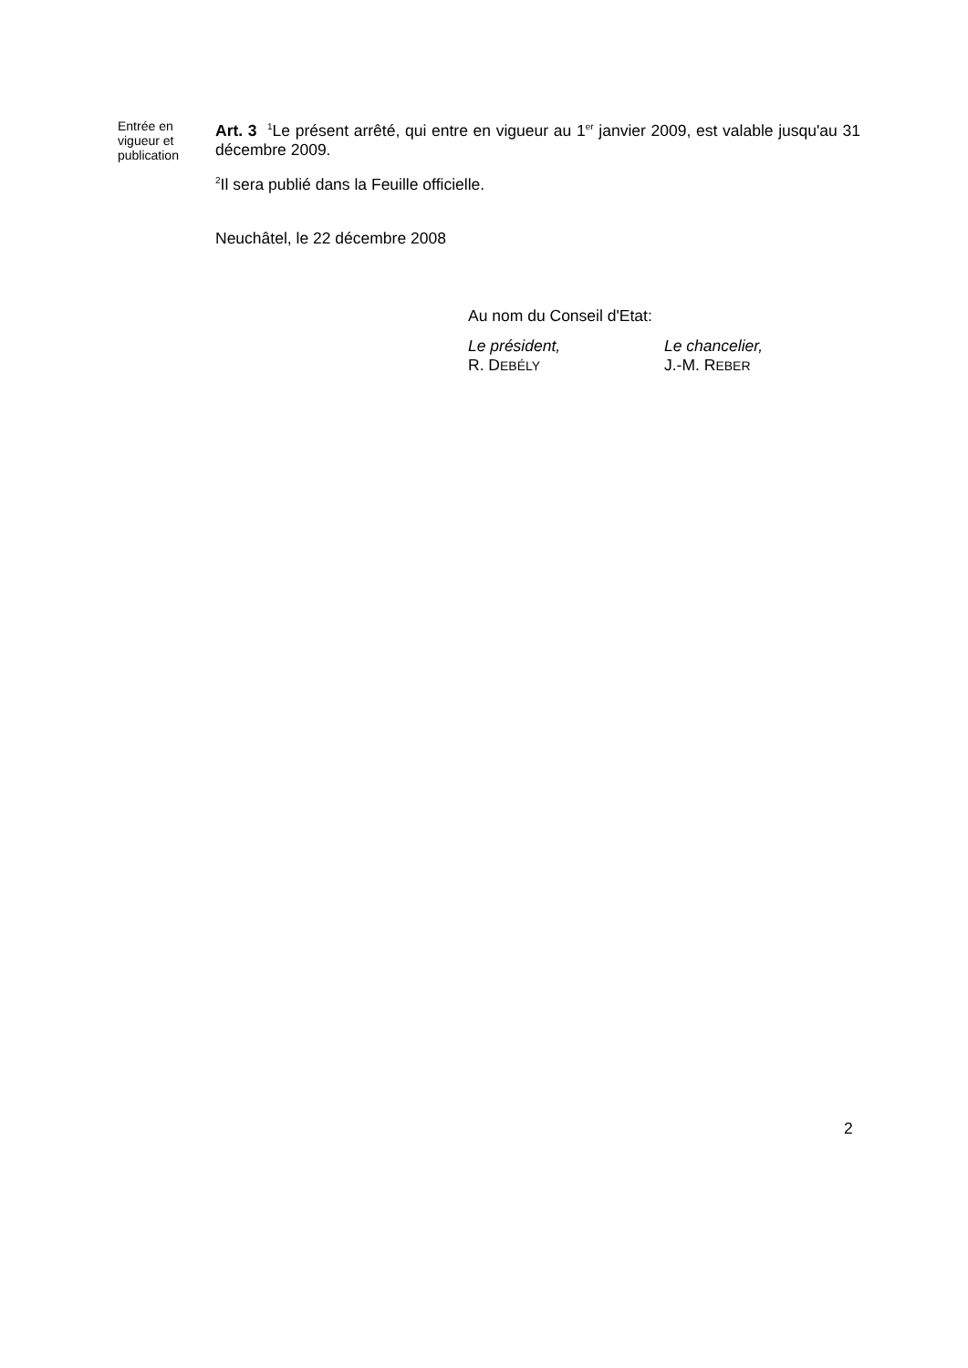Entrée en vigueur et publication
Art. 3 <sup>1</sup>Le présent arrêté, qui entre en vigueur au 1<sup>er</sup> janvier 2009, est valable jusqu'au 31 décembre 2009.
<sup>2</sup> Il sera publié dans la Feuille officielle.
Neuchâtel, le 22 décembre 2008
Au nom du Conseil d'Etat:
Le président,
R. DEBÉLY
Le chancelier,
J.-M. REBER
2